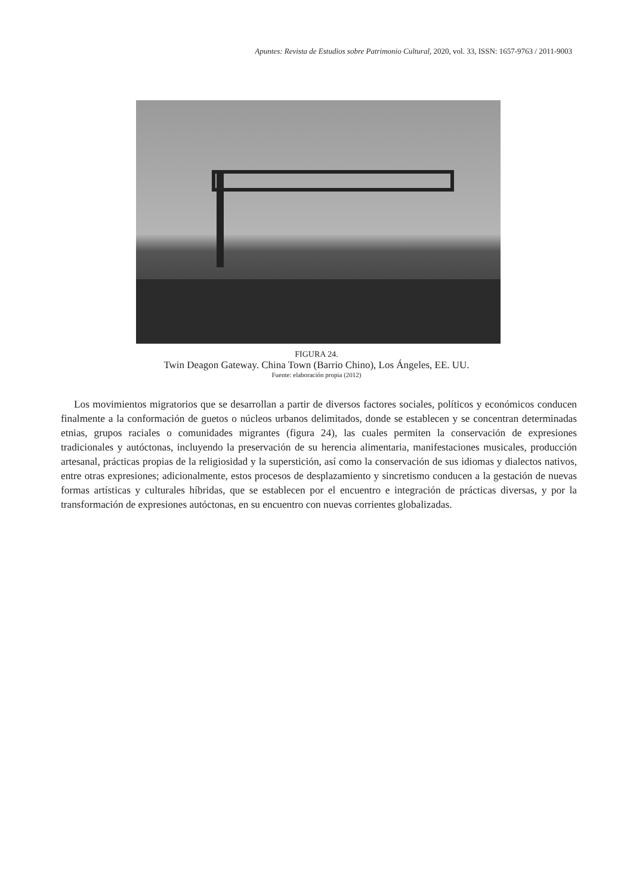Apuntes: Revista de Estudios sobre Patrimonio Cultural, 2020, vol. 33, ISSN: 1657-9763 / 2011-9003
FIGURA 24.
Twin Deagon Gateway. China Town (Barrio Chino), Los Ángeles, EE. UU.
Fuente: elaboración propia (2012)
Los movimientos migratorios que se desarrollan a partir de diversos factores sociales, políticos y económicos conducen finalmente a la conformación de guetos o núcleos urbanos delimitados, donde se establecen y se concentran determinadas etnias, grupos raciales o comunidades migrantes (figura 24), las cuales permiten la conservación de expresiones tradicionales y autóctonas, incluyendo la preservación de su herencia alimentaria, manifestaciones musicales, producción artesanal, prácticas propias de la religiosidad y la superstición, así como la conservación de sus idiomas y dialectos nativos, entre otras expresiones; adicionalmente, estos procesos de desplazamiento y sincretismo conducen a la gestación de nuevas formas artísticas y culturales híbridas, que se establecen por el encuentro e integración de prácticas diversas, y por la transformación de expresiones autóctonas, en su encuentro con nuevas corrientes globalizadas.